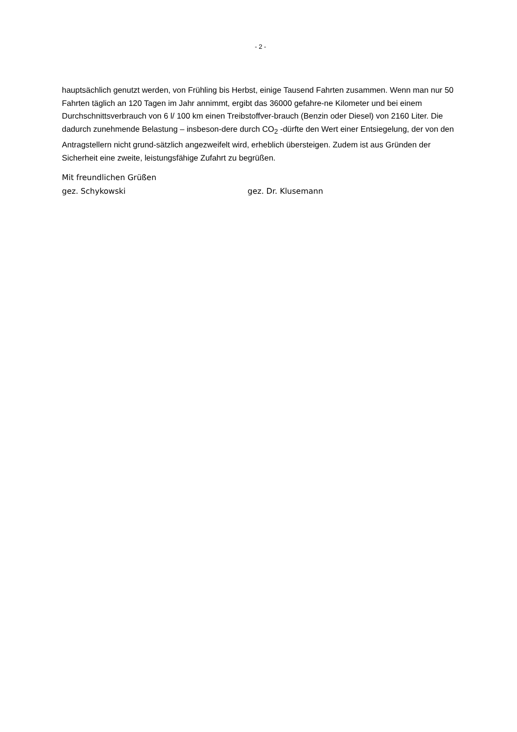- 2 -
hauptsächlich genutzt werden, von Frühling bis Herbst, einige Tausend Fahrten zusammen. Wenn man nur 50 Fahrten täglich an 120 Tagen im Jahr annimmt, ergibt das 36000 gefahre-ne Kilometer und bei einem Durchschnittsverbrauch von 6 l/ 100 km einen Treibstoffver-brauch (Benzin oder Diesel) von 2160 Liter. Die dadurch zunehmende Belastung – insbeson-dere durch CO<sub>2</sub> -dürfte den Wert einer Entsiegelung, der von den Antragstellern nicht grund-sätzlich angezweifelt wird, erheblich übersteigen. Zudem ist aus Gründen der Sicherheit eine zweite, leistungsfähige Zufahrt zu begrüßen.
Mit freundlichen Grüßen
gez. Schykowski gez. Dr. Klusemann